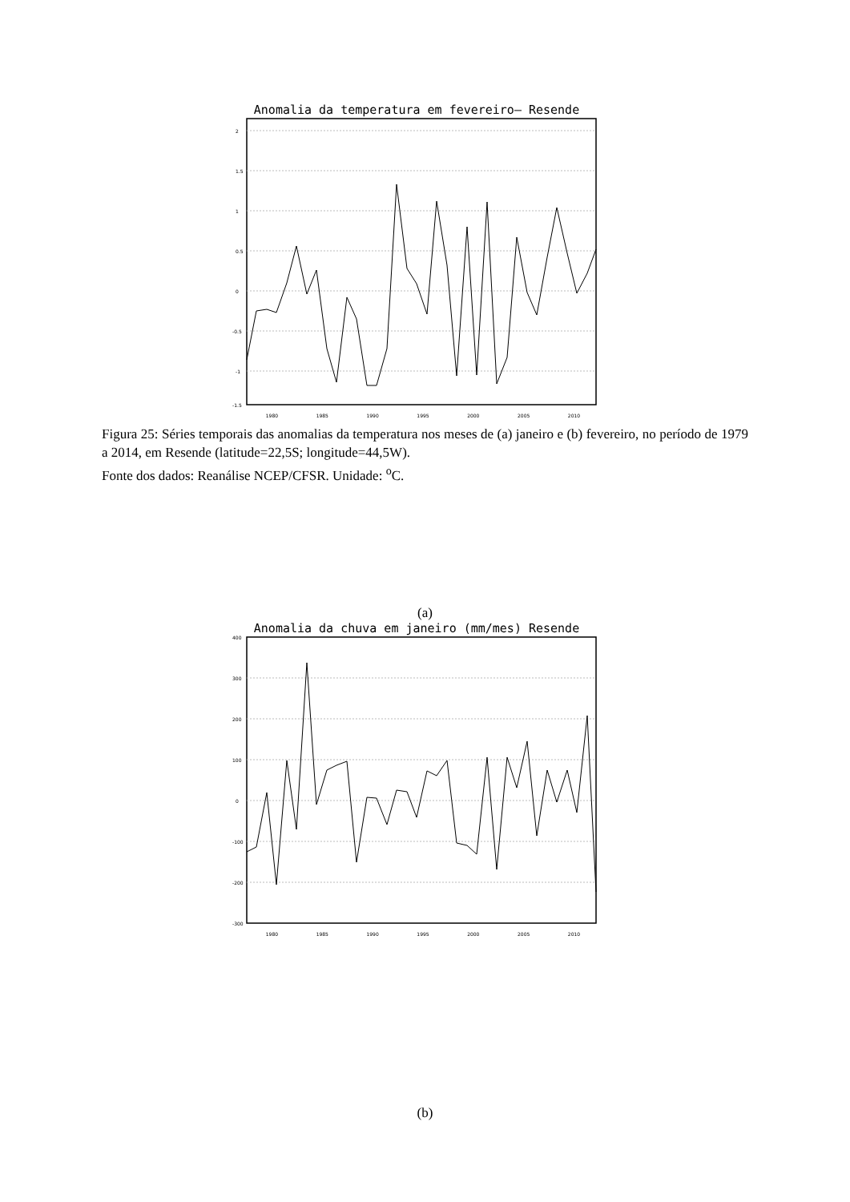Anomalia da temperatura em fevereiro– Resende
2
1.5
1
0.5
0
-0.5
-1
-1.5
1980 1985 1990 1995 2000 2005 2010
Figura 25: Séries temporais das anomalias da temperatura nos meses de (a) janeiro e (b) fevereiro, no período de 1979 a 2014, em Resende (latitude=22,5S; longitude=44,5W).
Fonte dos dados: Reanálise NCEP/CFSR. Unidade: <sup>o</sup>C.
(a)
Anomalia da chuva em janeiro (mm/mes) Resende
400
300
200
100
0
-100
-200
-300
1980 1985 1990 1995 2000 2005 2010
(b)